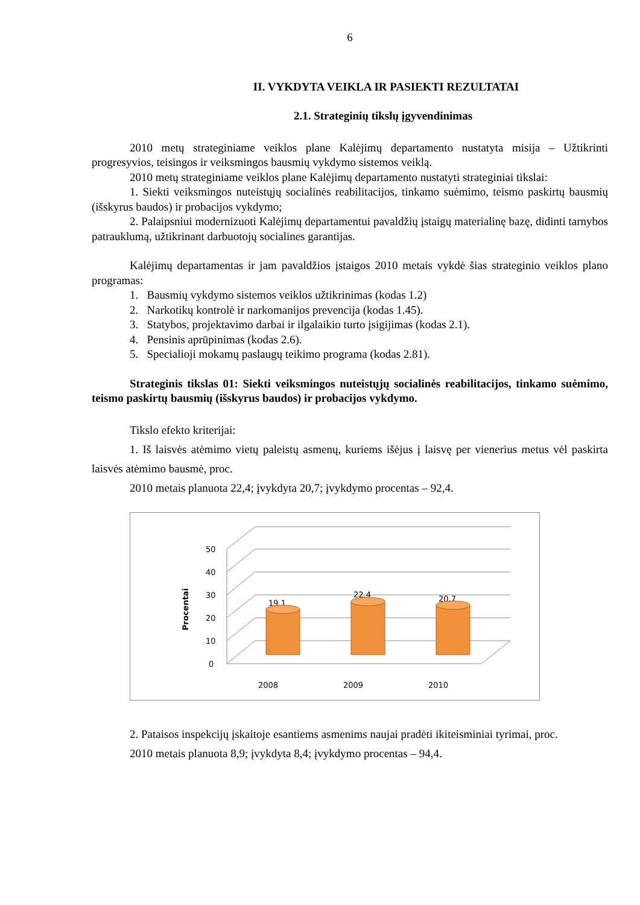6
II. VYKDYTA VEIKLA IR PASIEKTI REZULTATAI
2.1. Strateginių tikslų įgyvendinimas
2010 metų strateginiame veiklos plane Kalėjimų departamento nustatyta misija – Užtikrinti progresyvios, teisingos ir veiksmingos bausmių vykdymo sistemos veiklą.
2010 metų strateginiame veiklos plane Kalėjimų departamento nustatyti strateginiai tikslai:
1. Siekti veiksmingos nuteistųjų socialinės reabilitacijos, tinkamo suėmimo, teismo paskirtų bausmių (išskyrus baudos) ir probacijos vykdymo;
2. Palaipsniui modernizuoti Kalėjimų departamentui pavaldžių įstaigų materialinę bazę, didinti tarnybos patrauklumą, užtikrinant darbuotojų socialines garantijas.
Kalėjimų departamentas ir jam pavaldžios įstaigos 2010 metais vykdė šias strateginio veiklos plano programas:
1. Bausmių vykdymo sistemos veiklos užtikrinimas (kodas 1.2)
2. Narkotikų kontrolė ir narkomanijos prevencija (kodas 1.45).
3. Statybos, projektavimo darbai ir ilgalaikio turto įsigijimas (kodas 2.1).
4. Pensinis aprūpinimas (kodas 2.6).
5. Specialioji mokamų paslaugų teikimo programa (kodas 2.81).
Strateginis tikslas 01: Siekti veiksmingos nuteistųjų socialinės reabilitacijos, tinkamo suėmimo, teismo paskirtų bausmių (išskyrus baudos) ir probacijos vykdymo.
Tikslo efekto kriterijai:
1. Iš laisvės atėmimo vietų paleistų asmenų, kuriems išėjus į laisvę per vienerius metus vėl paskirta laisvės atėmimo bausmė, proc.
2010 metais planuota 22,4; įvykdyta 20,7; įvykdymo procentas – 92,4.
0
10
20
30
40
50
2008
2009
2010
19,1
22,4
20,7
Procentai
2. Pataisos inspekcijų įskaitoje esantiems asmenims naujai pradėti ikiteisminiai tyrimai, proc.
2010 metais planuota 8,9; įvykdyta 8,4; įvykdymo procentas – 94,4.